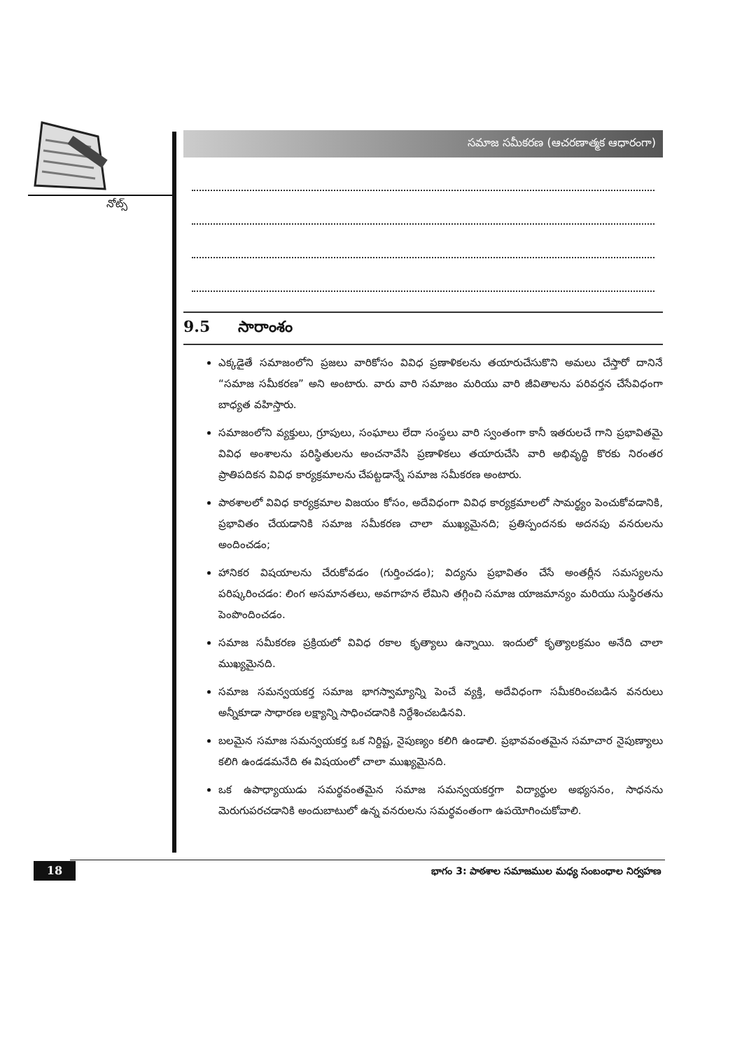నోట్స్
సమాజ సమీకరణ (ఆచరణాత్మక ఆధారంగా)
9.5 సారాంశం
ఎక్కడైతే సమాజంలోని ప్రజలు వారికోసం వివిధ ప్రణాళికలను తయారుచేసుకొని అమలు చేస్తారో దానినే “సమాజ సమీకరణ” అని అంటారు. వారు వారి సమాజం మరియు వారి జీవితాలను పరివర్తన చేసేవిధంగా బాధ్యత వహిస్తారు.
సమాజంలోని వ్యక్తులు, గ్రూపులు, సంఘాలు లేదా సంస్థలు వారి స్వంతంగా కానీ ఇతరులచే గాని ప్రభావితమై వివిధ అంశాలను పరిస్థితులను అంచనావేసి ప్రణాళికలు తయారుచేసి వారి అభివృద్ధి కొరకు నిరంతర ప్రాతిపదికన వివిధ కార్యక్రమాలను చేపట్టడాన్నే సమాజ సమీకరణ అంటారు.
పాఠశాలలో వివిధ కార్యక్రమాల విజయం కోసం, అదేవిధంగా వివిధ కార్యక్రమాలలో సామర్థ్యం పెంచుకోవడానికి, ప్రభావితం చేయడానికి సమాజ సమీకరణ చాలా ముఖ్యమైనది; ప్రతిస్పందనకు అదనపు వనరులను అందించడం;
హానికర విషయాలను చేరుకోవడం (గుర్తించడం); విద్యను ప్రభావితం చేసే అంతర్లీన సమస్యలను పరిష్కరించడం: లింగ అసమానతలు, అవగాహన లేమిని తగ్గించి సమాజ యాజమాన్యం మరియు సుస్థిరతను పెంపొందించడం.
సమాజ సమీకరణ ప్రక్రియలో వివిధ రకాల కృత్యాలు ఉన్నాయి. ఇందులో కృత్యాలక్రమం అనేది చాలా ముఖ్యమైనది.
సమాజ సమన్వయకర్త సమాజ భాగస్వామ్యాన్ని పెంచే వ్యక్తి, అదేవిధంగా సమీకరించబడిన వనరులు అన్నీకూడా సాధారణ లక్ష్యాన్ని సాధించడానికి నిర్దేశించబడినవి.
బలమైన సమాజ సమన్వయకర్త ఒక నిర్దిష్ట, నైపుణ్యం కలిగి ఉండాలి. ప్రభావవంతమైన సమాచార నైపుణ్యాలు కలిగి ఉండడమనేది ఈ విషయంలో చాలా ముఖ్యమైనది.
ఒక ఉపాధ్యాయుడు సమర్థవంతమైన సమాజ సమన్వయకర్తగా విద్యార్థుల అభ్యసనం, సాధనను మెరుగుపరచడానికి అందుబాటులో ఉన్న వనరులను సమర్థవంతంగా ఉపయోగించుకోవాలి.
18
భాగం 3: పాఠశాల సమాజముల మధ్య సంబంధాల నిర్వహణ